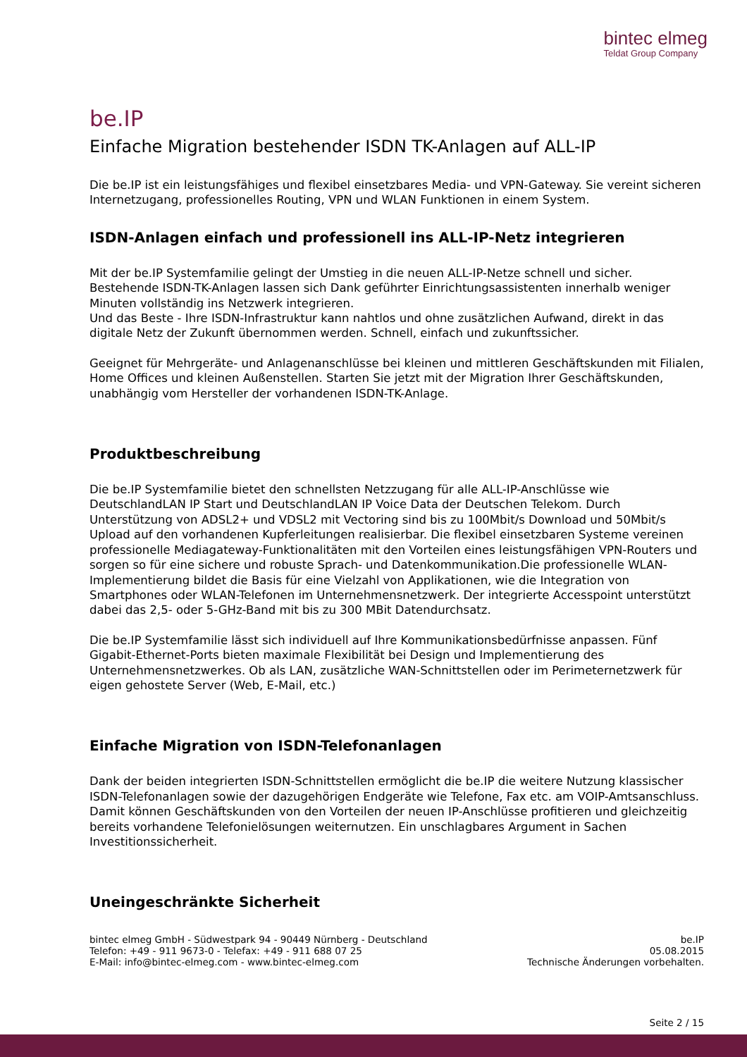bintec elmeg
Teldat Group Company
be.IP
Einfache Migration bestehender ISDN TK-Anlagen auf ALL-IP
Die be.IP ist ein leistungsfähiges und flexibel einsetzbares Media- und VPN-Gateway. Sie vereint sicheren Internetzugang, professionelles Routing, VPN und WLAN Funktionen in einem System.
ISDN-Anlagen einfach und professionell ins ALL-IP-Netz integrieren
Mit der be.IP Systemfamilie gelingt der Umstieg in die neuen ALL-IP-Netze schnell und sicher. Bestehende ISDN-TK-Anlagen lassen sich Dank geführter Einrichtungsassistenten innerhalb weniger Minuten vollständig ins Netzwerk integrieren.
Und das Beste - Ihre ISDN-Infrastruktur kann nahtlos und ohne zusätzlichen Aufwand, direkt in das digitale Netz der Zukunft übernommen werden. Schnell, einfach und zukunftssicher.
Geeignet für Mehrgeräte- und Anlagenanschlüsse bei kleinen und mittleren Geschäftskunden mit Filialen, Home Offices und kleinen Außenstellen. Starten Sie jetzt mit der Migration Ihrer Geschäftskunden, unabhängig vom Hersteller der vorhandenen ISDN-TK-Anlage.
Produktbeschreibung
Die be.IP Systemfamilie bietet den schnellsten Netzzugang für alle ALL-IP-Anschlüsse wie DeutschlandLAN IP Start und DeutschlandLAN IP Voice Data der Deutschen Telekom. Durch Unterstützung von ADSL2+ und VDSL2 mit Vectoring sind bis zu 100Mbit/s Download und 50Mbit/s Upload auf den vorhandenen Kupferleitungen realisierbar. Die flexibel einsetzbaren Systeme vereinen professionelle Mediagateway-Funktionalitäten mit den Vorteilen eines leistungsfähigen VPN-Routers und sorgen so für eine sichere und robuste Sprach- und Datenkommunikation.Die professionelle WLAN-Implementierung bildet die Basis für eine Vielzahl von Applikationen, wie die Integration von Smartphones oder WLAN-Telefonen im Unternehmensnetzwerk. Der integrierte Accesspoint unterstützt dabei das 2,5- oder 5-GHz-Band mit bis zu 300 MBit Datendurchsatz.
Die be.IP Systemfamilie lässt sich individuell auf Ihre Kommunikationsbedürfnisse anpassen. Fünf Gigabit-Ethernet-Ports bieten maximale Flexibilität bei Design und Implementierung des Unternehmensnetzwerkes. Ob als LAN, zusätzliche WAN-Schnittstellen oder im Perimeternetzwerk für eigen gehostete Server (Web, E-Mail, etc.)
Einfache Migration von ISDN-Telefonanlagen
Dank der beiden integrierten ISDN-Schnittstellen ermöglicht die be.IP die weitere Nutzung klassischer ISDN-Telefonanlagen sowie der dazugehörigen Endgeräte wie Telefone, Fax etc. am VOIP-Amtsanschluss. Damit können Geschäftskunden von den Vorteilen der neuen IP-Anschlüsse profitieren und gleichzeitig bereits vorhandene Telefonielösungen weiternutzen. Ein unschlagbares Argument in Sachen Investitionssicherheit.
Uneingeschränkte Sicherheit
bintec elmeg GmbH - Südwestpark 94 - 90449 Nürnberg - Deutschland
Telefon: +49 - 911 9673-0 - Telefax: +49 - 911 688 07 25
E-Mail: info@bintec-elmeg.com - www.bintec-elmeg.com
be.IP
05.08.2015
Technische Änderungen vorbehalten.
Seite 2 / 15